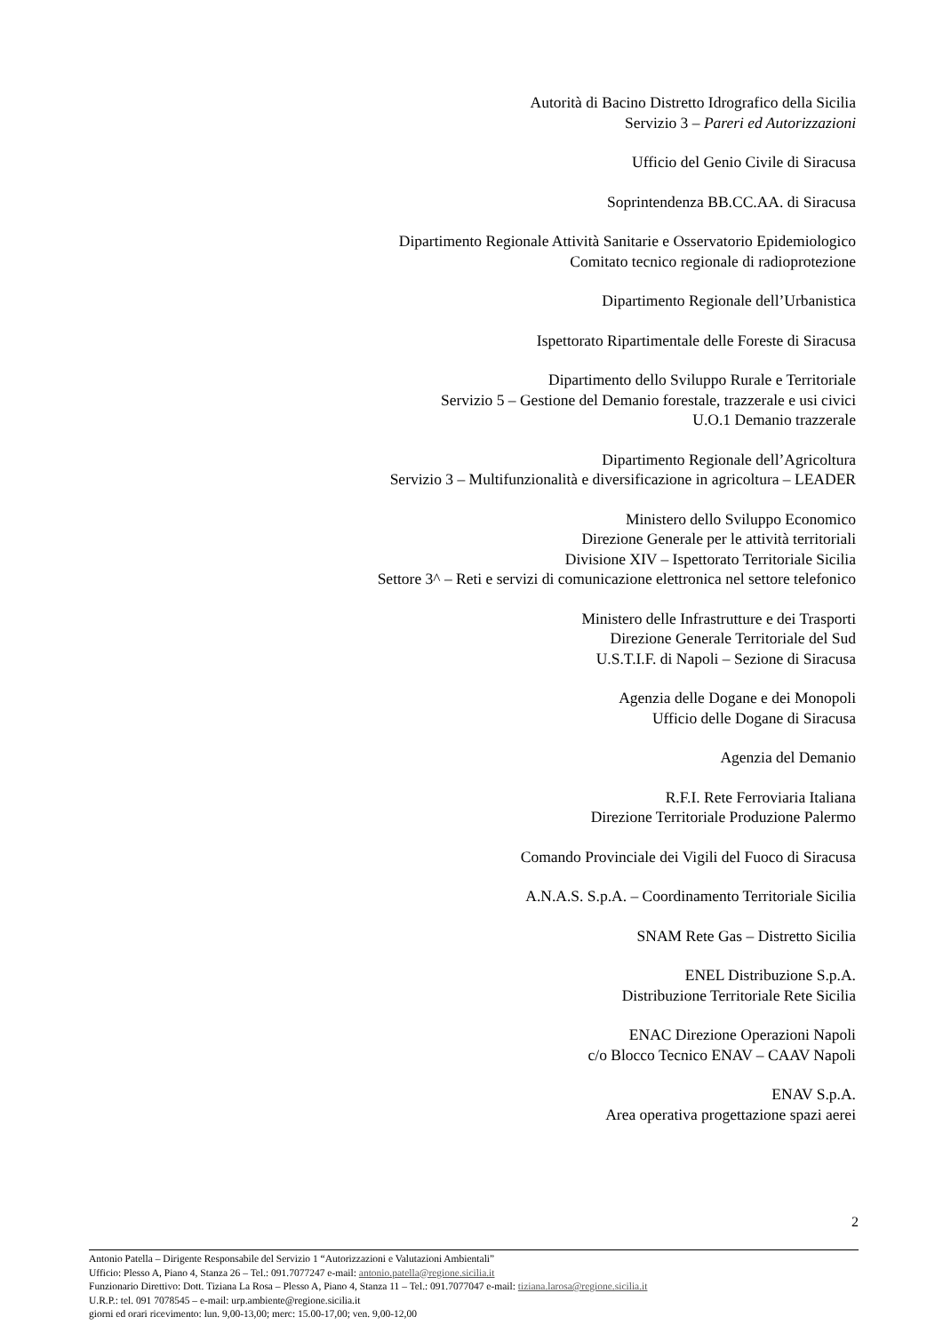Autorità di Bacino Distretto Idrografico della Sicilia
Servizio 3 – Pareri ed Autorizzazioni
Ufficio del Genio Civile di Siracusa
Soprintendenza BB.CC.AA. di Siracusa
Dipartimento Regionale Attività Sanitarie e Osservatorio Epidemiologico
Comitato tecnico regionale di radioprotezione
Dipartimento Regionale dell’Urbanistica
Ispettorato Ripartimentale delle Foreste di Siracusa
Dipartimento dello Sviluppo Rurale e Territoriale
Servizio 5 – Gestione del Demanio forestale, trazzerale e usi civici
U.O.1 Demanio trazzerale
Dipartimento Regionale dell’Agricoltura
Servizio 3 – Multifunzionalità e diversificazione in agricoltura – LEADER
Ministero dello Sviluppo Economico
Direzione Generale per le attività territoriali
Divisione XIV – Ispettorato Territoriale Sicilia
Settore 3^ – Reti e servizi di comunicazione elettronica nel settore telefonico
Ministero delle Infrastrutture e dei Trasporti
Direzione Generale Territoriale del Sud
U.S.T.I.F. di Napoli – Sezione di Siracusa
Agenzia delle Dogane e dei Monopoli
Ufficio delle Dogane di Siracusa
Agenzia del Demanio
R.F.I. Rete Ferroviaria Italiana
Direzione Territoriale Produzione Palermo
Comando Provinciale dei Vigili del Fuoco di Siracusa
A.N.A.S. S.p.A. – Coordinamento Territoriale Sicilia
SNAM Rete Gas – Distretto Sicilia
ENEL Distribuzione S.p.A.
Distribuzione Territoriale Rete Sicilia
ENAC Direzione Operazioni Napoli
c/o Blocco Tecnico ENAV – CAAV Napoli
ENAV S.p.A.
Area operativa progettazione spazi aerei
2
Antonio Patella – Dirigente Responsabile del Servizio 1 “Autorizzazioni e Valutazioni Ambientali”
Ufficio: Plesso A, Piano 4, Stanza 26 – Tel.: 091.7077247 e-mail: antonio.patella@regione.sicilia.it
Funzionario Direttivo: Dott. Tiziana La Rosa – Plesso A, Piano 4, Stanza 11 – Tel.: 091.7077047 e-mail: tiziana.larosa@regione.sicilia.it
U.R.P.: tel. 091 7078545 – e-mail: urp.ambiente@regione.sicilia.it
giorni ed orari ricevimento: lun. 9,00-13,00; merc: 15.00-17,00; ven. 9,00-12,00